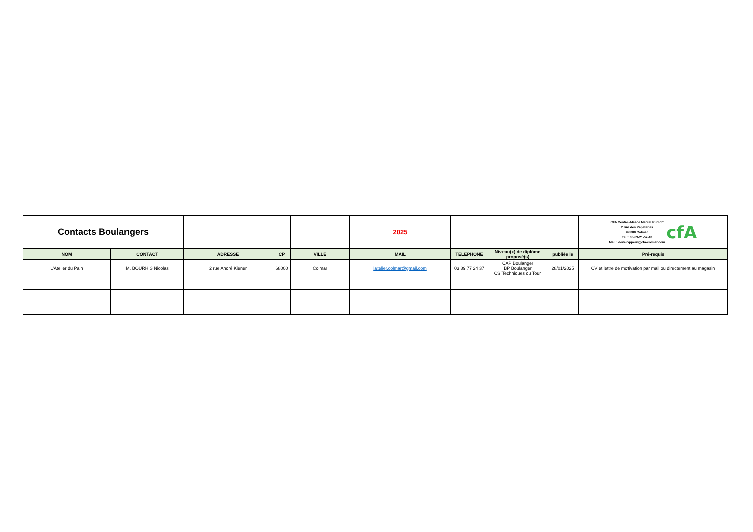| Contacts Boulangers | | | | | 2025 | | | | CFA Centre-Alsace Marcel Rudloff 2 rue des Papeteries 68000 Colmar Tel : 03-89-21-57-40 Mail : developpeur@cfa-colmar.com cfA |
| NOM | CONTACT | ADRESSE | CP | VILLE | MAIL | TELEPHONE | Niveau(x) de diplôme proposé(s) | publiée le | Pré-requis |
| L'Atelier du Pain | M. BOURHIS Nicolas | 2 rue André Kiener | 68000 | Colmar | latelier.colmar@gmail.com | 03 89 77 24 37 | CAP Boulanger BP Boulanger CS Techniques du Tour | 28/01/2025 | CV et lettre de motivation par mail ou directement au magasin |